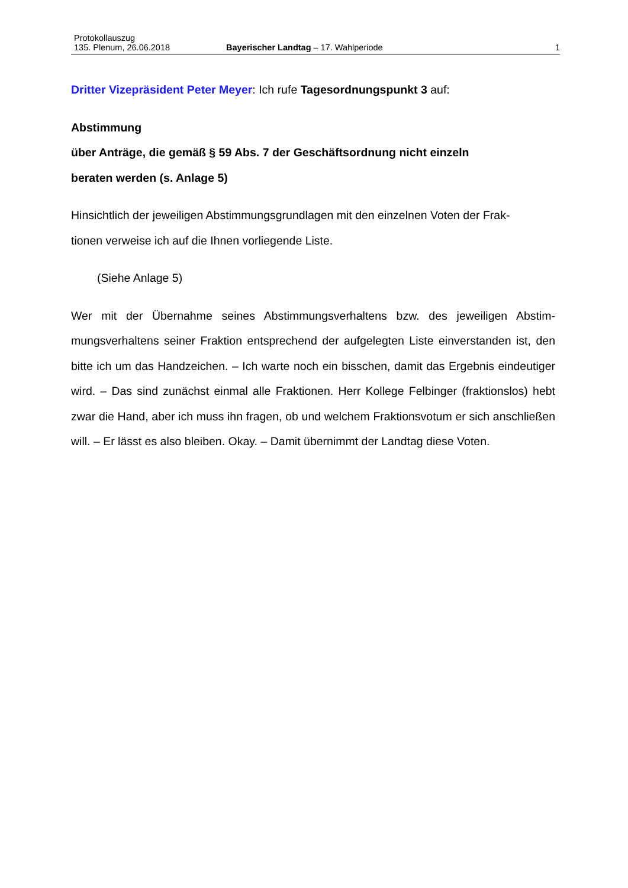Protokollauszug
135. Plenum, 26.06.2018 Bayerischer Landtag – 17. Wahlperiode 1
Dritter Vizepräsident Peter Meyer: Ich rufe Tagesordnungspunkt 3 auf:
Abstimmung
über Anträge, die gemäß § 59 Abs. 7 der Geschäftsordnung nicht einzeln
beraten werden (s. Anlage 5)
Hinsichtlich der jeweiligen Abstimmungsgrundlagen mit den einzelnen Voten der Frak-
tionen verweise ich auf die Ihnen vorliegende Liste.
(Siehe Anlage 5)
Wer mit der Übernahme seines Abstimmungsverhaltens bzw. des jeweiligen Abstim­mungsverhaltens seiner Fraktion entsprechend der aufgelegten Liste einverstanden ist, den bitte ich um das Handzeichen. – Ich warte noch ein bisschen, damit das Er­gebnis eindeutiger wird. – Das sind zunächst einmal alle Fraktionen. Herr Kollege Fel­binger (fraktionslos) hebt zwar die Hand, aber ich muss ihn fragen, ob und welchem Fraktionsvotum er sich anschließen will. – Er lässt es also bleiben. Okay. – Damit übernimmt der Landtag diese Voten.